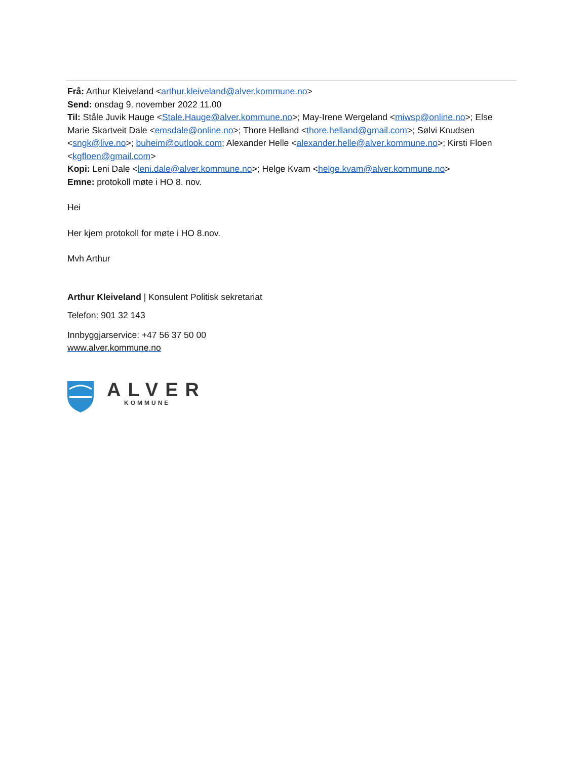Frå: Arthur Kleiveland <arthur.kleiveland@alver.kommune.no>
Send: onsdag 9. november 2022 11.00
Til: Ståle Juvik Hauge <Stale.Hauge@alver.kommune.no>; May-Irene Wergeland <miwsp@online.no>; Else Marie Skartveit Dale <emsdale@online.no>; Thore Helland <thore.helland@gmail.com>; Sølvi Knudsen <sngk@live.no>; buheim@outlook.com; Alexander Helle <alexander.helle@alver.kommune.no>; Kirsti Floen <kgfloen@gmail.com>
Kopi: Leni Dale <leni.dale@alver.kommune.no>; Helge Kvam <helge.kvam@alver.kommune.no>
Emne: protokoll møte i HO 8. nov.
Hei
Her kjem protokoll for møte i HO 8.nov.
Mvh Arthur
Arthur Kleiveland | Konsulent Politisk sekretariat
Telefon: 901 32 143
Innbyggjarservice: +47 56 37 50 00
www.alver.kommune.no
ALVER
KOMMUNE